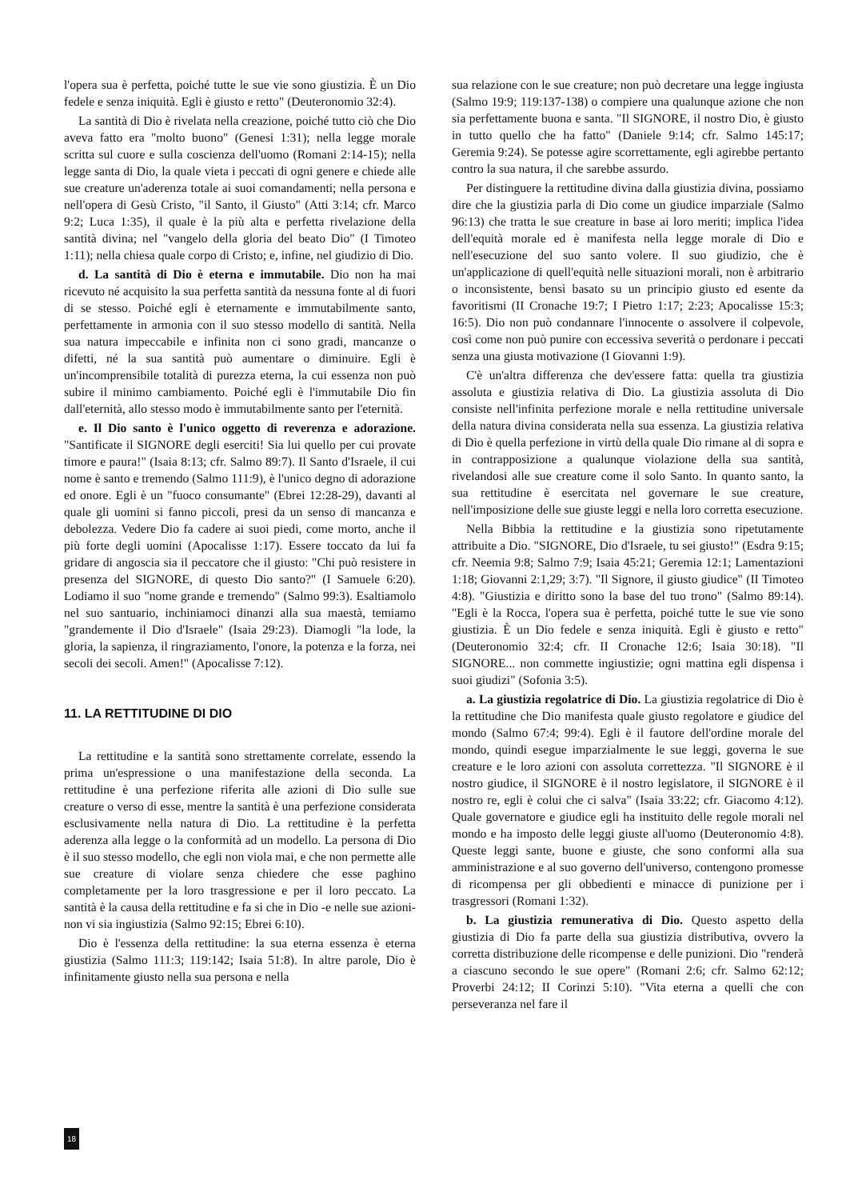l'opera sua è perfetta, poiché tutte le sue vie sono giustizia. È un Dio fedele e senza iniquità. Egli è giusto e retto" (Deuteronomio 32:4).
La santità di Dio è rivelata nella creazione, poiché tutto ciò che Dio aveva fatto era "molto buono" (Genesi 1:31); nella legge morale scritta sul cuore e sulla coscienza dell'uomo (Romani 2:14-15); nella legge santa di Dio, la quale vieta i peccati di ogni genere e chiede alle sue creature un'aderenza totale ai suoi comandamenti; nella persona e nell'opera di Gesù Cristo, "il Santo, il Giusto" (Atti 3:14; cfr. Marco 9:2; Luca 1:35), il quale è la più alta e perfetta rivelazione della santità divina; nel "vangelo della gloria del beato Dio" (I Timoteo 1:11); nella chiesa quale corpo di Cristo; e, infine, nel giudizio di Dio.
d. La santità di Dio è eterna e immutabile. Dio non ha mai ricevuto né acquisito la sua perfetta santità da nessuna fonte al di fuori di se stesso. Poiché egli è eternamente e immutabilmente santo, perfettamente in armonia con il suo stesso modello di santità. Nella sua natura impeccabile e infinita non ci sono gradi, mancanze o difetti, né la sua santità può aumentare o diminuire. Egli è un'incomprensibile totalità di purezza eterna, la cui essenza non può subire il minimo cambiamento. Poiché egli è l'immutabile Dio fin dall'eternità, allo stesso modo è immutabilmente santo per l'eternità.
e. Il Dio santo è l'unico oggetto di reverenza e adorazione. "Santificate il SIGNORE degli eserciti! Sia lui quello per cui provate timore e paura!" (Isaia 8:13; cfr. Salmo 89:7). Il Santo d'Israele, il cui nome è santo e tremendo (Salmo 111:9), è l'unico degno di adorazione ed onore. Egli è un "fuoco consumante" (Ebrei 12:28-29), davanti al quale gli uomini si fanno piccoli, presi da un senso di mancanza e debolezza. Vedere Dio fa cadere ai suoi piedi, come morto, anche il più forte degli uomini (Apocalisse 1:17). Essere toccato da lui fa gridare di angoscia sia il peccatore che il giusto: "Chi può resistere in presenza del SIGNORE, di questo Dio santo?" (I Samuele 6:20). Lodiamo il suo "nome grande e tremendo" (Salmo 99:3). Esaltiamolo nel suo santuario, inchiniamoci dinanzi alla sua maestà, temiamo "grandemente il Dio d'Israele" (Isaia 29:23). Diamogli "la lode, la gloria, la sapienza, il ringraziamento, l'onore, la potenza e la forza, nei secoli dei secoli. Amen!" (Apocalisse 7:12).
11. LA RETTITUDINE DI DIO
La rettitudine e la santità sono strettamente correlate, essendo la prima un'espressione o una manifestazione della seconda. La rettitudine è una perfezione riferita alle azioni di Dio sulle sue creature o verso di esse, mentre la santità è una perfezione considerata esclusivamente nella natura di Dio. La rettitudine è la perfetta aderenza alla legge o la conformità ad un modello. La persona di Dio è il suo stesso modello, che egli non viola mai, e che non permette alle sue creature di violare senza chiedere che esse paghino completamente per la loro trasgressione e per il loro peccato. La santità è la causa della rettitudine e fa si che in Dio -e nelle sue azioni- non vi sia ingiustizia (Salmo 92:15; Ebrei 6:10).
Dio è l'essenza della rettitudine: la sua eterna essenza è eterna giustizia (Salmo 111:3; 119:142; Isaia 51:8). In altre parole, Dio è infinitamente giusto nella sua persona e nella
sua relazione con le sue creature; non può decretare una legge ingiusta (Salmo 19:9; 119:137-138) o compiere una qualunque azione che non sia perfettamente buona e santa. "Il SIGNORE, il nostro Dio, è giusto in tutto quello che ha fatto" (Daniele 9:14; cfr. Salmo 145:17; Geremia 9:24). Se potesse agire scorrettamente, egli agirebbe pertanto contro la sua natura, il che sarebbe assurdo.
Per distinguere la rettitudine divina dalla giustizia divina, possiamo dire che la giustizia parla di Dio come un giudice imparziale (Salmo 96:13) che tratta le sue creature in base ai loro meriti; implica l'idea dell'equità morale ed è manifesta nella legge morale di Dio e nell'esecuzione del suo santo volere. Il suo giudizio, che è un'applicazione di quell'equità nelle situazioni morali, non è arbitrario o inconsistente, bensì basato su un principio giusto ed esente da favoritismi (II Cronache 19:7; I Pietro 1:17; 2:23; Apocalisse 15:3; 16:5). Dio non può condannare l'innocente o assolvere il colpevole, così come non può punire con eccessiva severità o perdonare i peccati senza una giusta motivazione (I Giovanni 1:9).
C'è un'altra differenza che dev'essere fatta: quella tra giustizia assoluta e giustizia relativa di Dio. La giustizia assoluta di Dio consiste nell'infinita perfezione morale e nella rettitudine universale della natura divina considerata nella sua essenza. La giustizia relativa di Dio è quella perfezione in virtù della quale Dio rimane al di sopra e in contrapposizione a qualunque violazione della sua santità, rivelandosi alle sue creature come il solo Santo. In quanto santo, la sua rettitudine è esercitata nel governare le sue creature, nell'imposizione delle sue giuste leggi e nella loro corretta esecuzione.
Nella Bibbia la rettitudine e la giustizia sono ripetutamente attribuite a Dio. "SIGNORE, Dio d'Israele, tu sei giusto!" (Esdra 9:15; cfr. Neemia 9:8; Salmo 7:9; Isaia 45:21; Geremia 12:1; Lamentazioni 1:18; Giovanni 2:1,29; 3:7). "Il Signore, il giusto giudice" (II Timoteo 4:8). "Giustizia e diritto sono la base del tuo trono" (Salmo 89:14). "Egli è la Rocca, l'opera sua è perfetta, poiché tutte le sue vie sono giustizia. È un Dio fedele e senza iniquità. Egli è giusto e retto" (Deuteronomio 32:4; cfr. II Cronache 12:6; Isaia 30:18). "Il SIGNORE... non commette ingiustizie; ogni mattina egli dispensa i suoi giudizi" (Sofonia 3:5).
a. La giustizia regolatrice di Dio. La giustizia regolatrice di Dio è la rettitudine che Dio manifesta quale giusto regolatore e giudice del mondo (Salmo 67:4; 99:4). Egli è il fautore dell'ordine morale del mondo, quindi esegue imparzialmente le sue leggi, governa le sue creature e le loro azioni con assoluta correttezza. "Il SIGNORE è il nostro giudice, il SIGNORE è il nostro legislatore, il SIGNORE è il nostro re, egli è colui che ci salva" (Isaia 33:22; cfr. Giacomo 4:12). Quale governatore e giudice egli ha instituito delle regole morali nel mondo e ha imposto delle leggi giuste all'uomo (Deuteronomio 4:8). Queste leggi sante, buone e giuste, che sono conformi alla sua amministrazione e al suo governo dell'universo, contengono promesse di ricompensa per gli obbedienti e minacce di punizione per i trasgressori (Romani 1:32).
b. La giustizia remunerativa di Dio. Questo aspetto della giustizia di Dio fa parte della sua giustizia distributiva, ovvero la corretta distribuzione delle ricompense e delle punizioni. Dio "renderà a ciascuno secondo le sue opere" (Romani 2:6; cfr. Salmo 62:12; Proverbi 24:12; II Corinzi 5:10). "Vita eterna a quelli che con perseveranza nel fare il
18